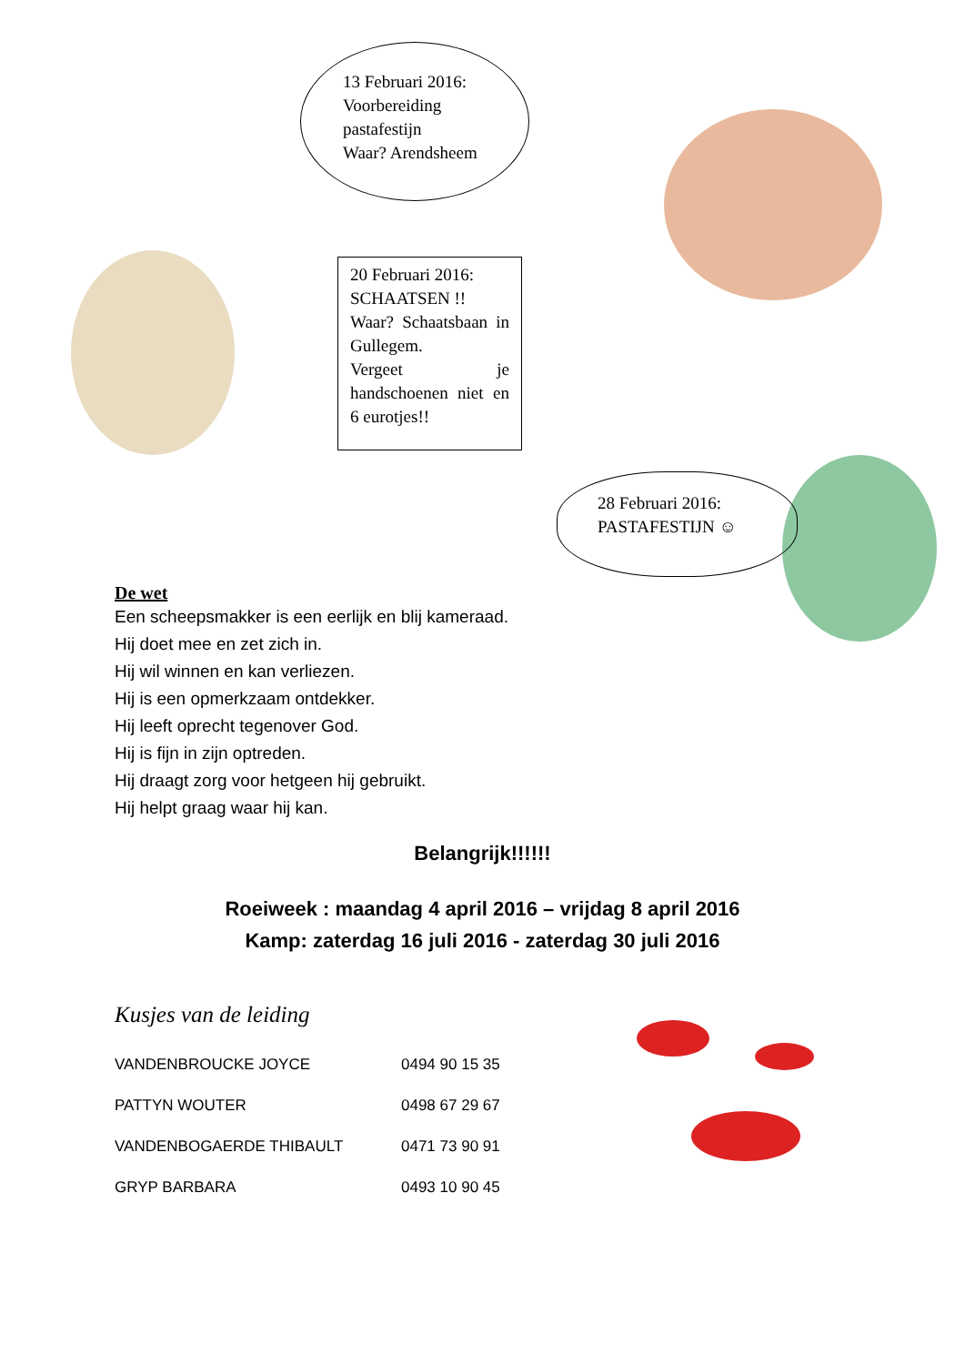13 Februari 2016:
Voorbereiding
pastafestijn
Waar? Arendsheem
20 Februari 2016:
SCHAATSEN !!
Waar? Schaatsbaan in Gullegem.
Vergeet je handschoenen niet en 6 eurotjes!!
28 Februari 2016:
PASTAFESTIJN ☺
De wet
Een scheepsmakker is een eerlijk en blij kameraad.
Hij doet mee en zet zich in.
Hij wil winnen en kan verliezen.
Hij is een opmerkzaam ontdekker.
Hij leeft oprecht tegenover God.
Hij is fijn in zijn optreden.
Hij draagt zorg voor hetgeen hij gebruikt.
Hij helpt graag waar hij kan.
Belangrijk!!!!!!
Roeiweek : maandag 4 april 2016 – vrijdag 8 april 2016
Kamp: zaterdag 16 juli 2016 - zaterdag 30 juli 2016
Kusjes van de leiding
| VANDENBROUCKE JOYCE | 0494 90 15 35 |
| PATTYN WOUTER | 0498 67 29 67 |
| VANDENBOGAERDE THIBAULT | 0471 73 90 91 |
| GRYP BARBARA | 0493 10 90 45 |